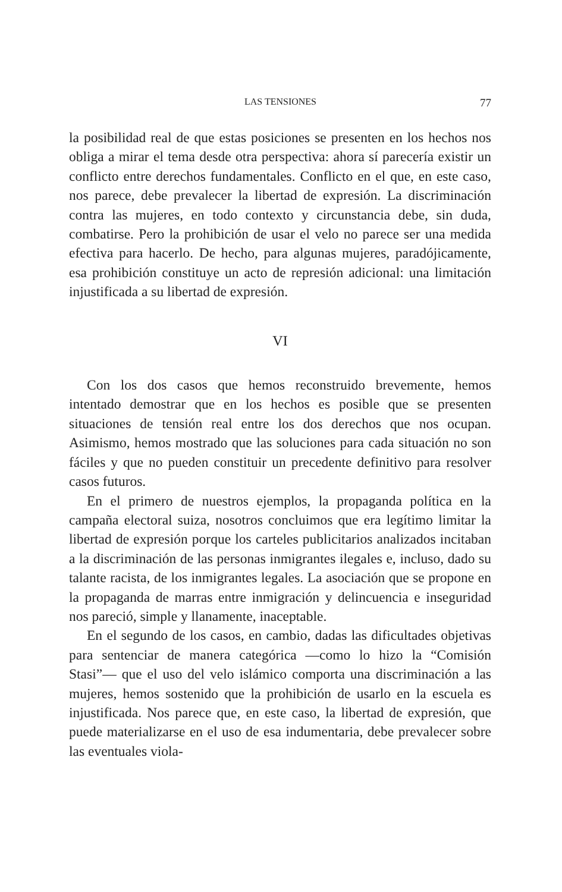LAS TENSIONES 77
la posibilidad real de que estas posiciones se presenten en los hechos nos obliga a mirar el tema desde otra perspectiva: ahora sí parecería existir un conflicto entre derechos fundamentales. Conflicto en el que, en este caso, nos parece, debe prevalecer la libertad de expresión. La discriminación contra las mujeres, en todo contexto y circunstancia debe, sin duda, combatirse. Pero la prohibición de usar el velo no parece ser una medida efectiva para hacerlo. De hecho, para algunas mujeres, paradójicamente, esa prohibición constituye un acto de represión adicional: una limitación injustificada a su libertad de expresión.
VI
Con los dos casos que hemos reconstruido brevemente, hemos intentado demostrar que en los hechos es posible que se presenten situaciones de tensión real entre los dos derechos que nos ocupan. Asimismo, hemos mostrado que las soluciones para cada situación no son fáciles y que no pueden constituir un precedente definitivo para resolver casos futuros.
En el primero de nuestros ejemplos, la propaganda política en la campaña electoral suiza, nosotros concluimos que era legítimo limitar la libertad de expresión porque los carteles publicitarios analizados incitaban a la discriminación de las personas inmigrantes ilegales e, incluso, dado su talante racista, de los inmigrantes legales. La asociación que se propone en la propaganda de marras entre inmigración y delincuencia e inseguridad nos pareció, simple y llanamente, inaceptable.
En el segundo de los casos, en cambio, dadas las dificultades objetivas para sentenciar de manera categórica —como lo hizo la “Comisión Stasi”— que el uso del velo islámico comporta una discriminación a las mujeres, hemos sostenido que la prohibición de usarlo en la escuela es injustificada. Nos parece que, en este caso, la libertad de expresión, que puede materializarse en el uso de esa indumentaria, debe prevalecer sobre las eventuales viola-